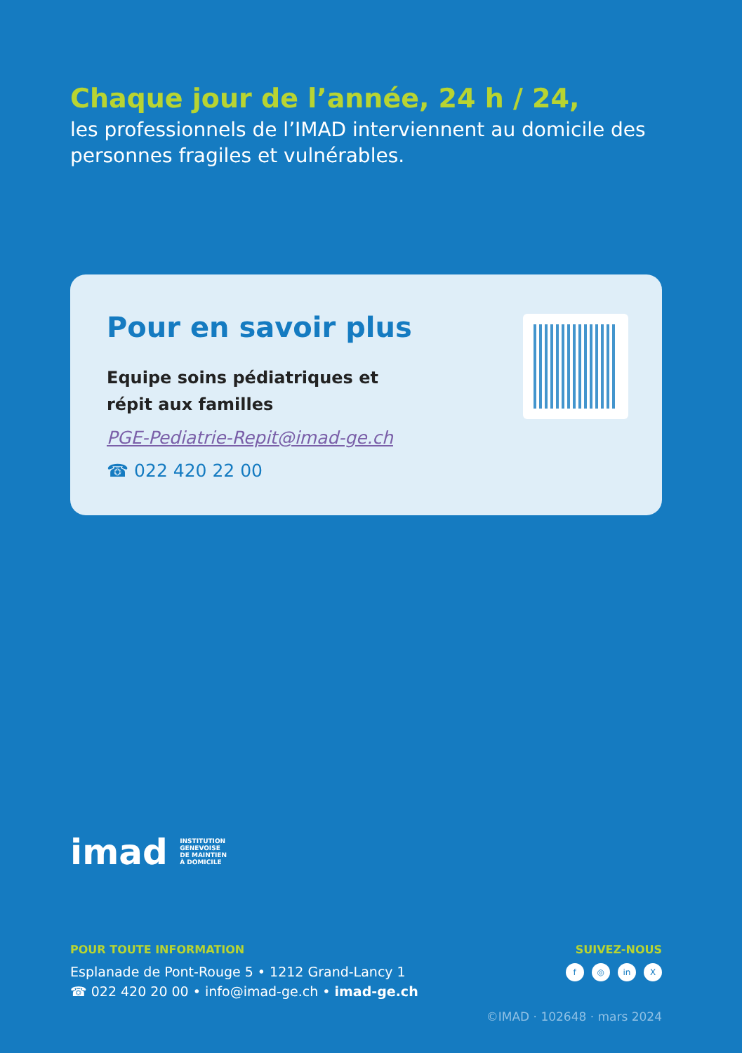Chaque jour de l’année, 24 h / 24,
les professionnels de l’IMAD interviennent au domicile des personnes fragiles et vulnérables.
Pour en savoir plus
Equipe soins pédiatriques et
répit aux familles
PGE-Pediatrie-Repit@imad-ge.ch
☎ 022 420 22 00
imad INSTITUTION
GENEVOISE
DE MAINTIEN
À DOMICILE
POUR TOUTE INFORMATION
Esplanade de Pont-Rouge 5 • 1212 Grand-Lancy 1
☎ 022 420 20 00 • info@imad-ge.ch • imad-ge.ch
SUIVEZ-NOUS
f ◎ in X
©IMAD · 102648 · mars 2024